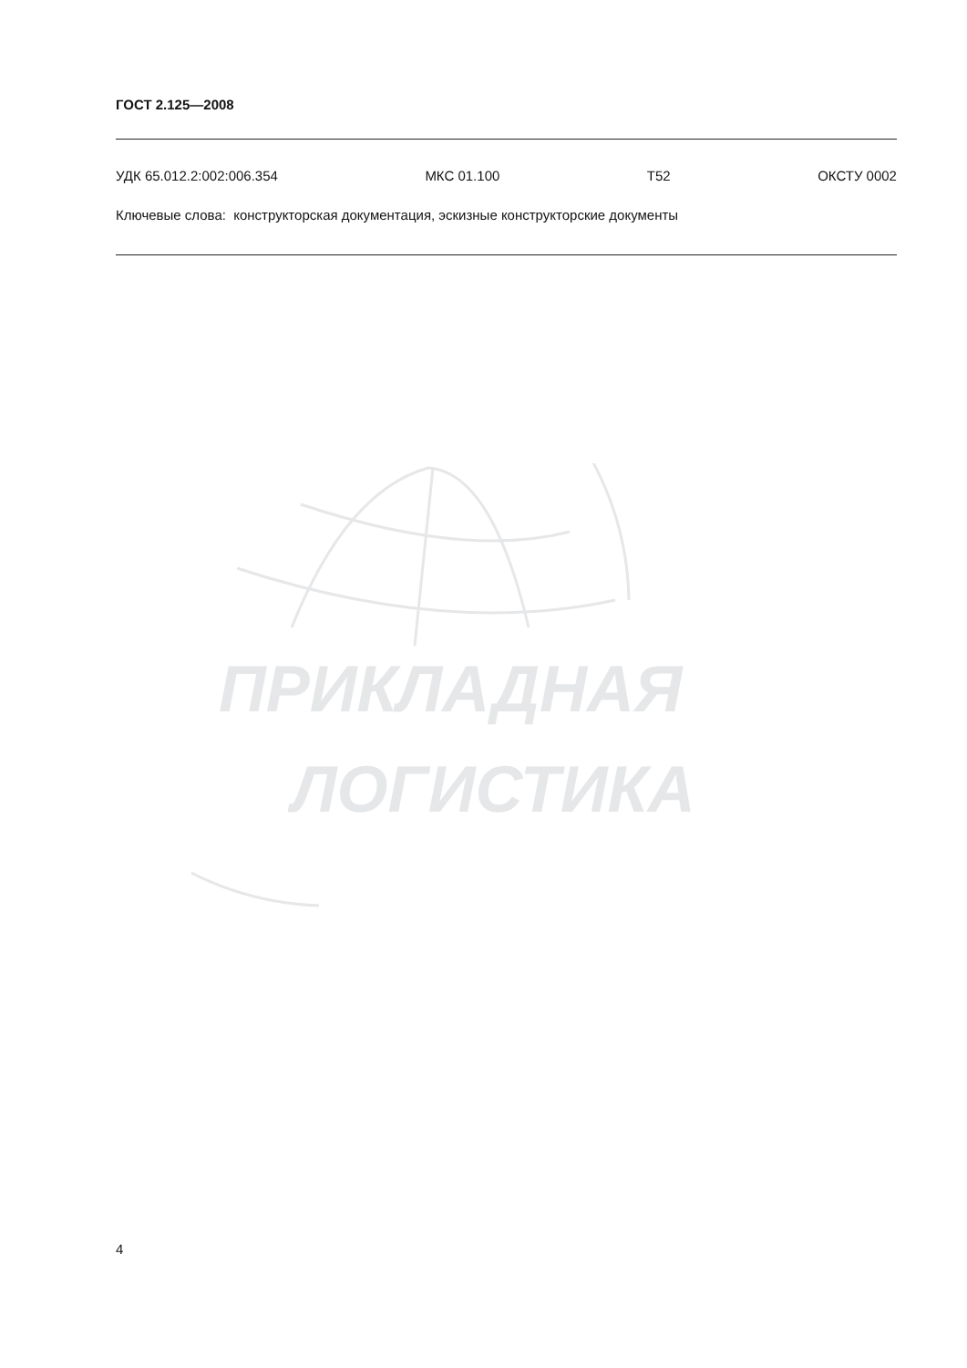ГОСТ 2.125—2008
УДК 65.012.2:002:006.354 МКС 01.100 Т52 ОКСТУ 0002
Ключевые слова: конструкторская документация, эскизные конструкторские документы
ПРИКЛАДНАЯ
ЛОГИСТИКА
4